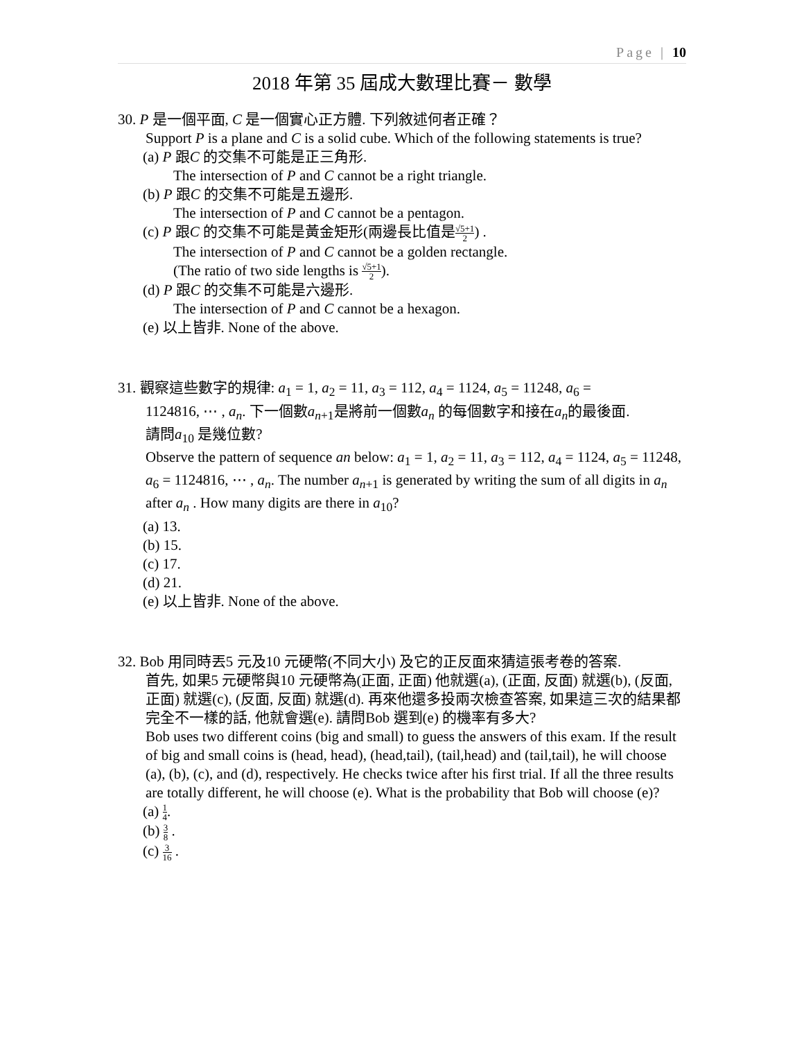Page | 10
2018 年第 35 屆成大數理比賽－ 數學
30. P 是一個平面, C 是一個實心正方體. 下列敘述何者正確？
Support P is a plane and C is a solid cube. Which of the following statements is true?
(a) P 跟C 的交集不可能是正三角形.
The intersection of P and C cannot be a right triangle.
(b) P 跟C 的交集不可能是五邊形.
The intersection of P and C cannot be a pentagon.
(c) P 跟C 的交集不可能是黃金矩形(兩邊長比值是√5+1 2) .
The intersection of P and C cannot be a golden rectangle.
(The ratio of two side lengths is √5+1 2).
(d) P 跟C 的交集不可能是六邊形.
The intersection of P and C cannot be a hexagon.
(e) 以上皆非. None of the above.
31. 觀察這些數字的規律: a<sub>1</sub> = 1, a<sub>2</sub> = 11, a<sub>3</sub> = 112, a<sub>4</sub> = 1124, a<sub>5</sub> = 11248, a<sub>6</sub> =
1124816, ⋯ , a<sub>n</sub>. 下一個數a<sub>n+1</sub>是將前一個數a<sub>n</sub> 的每個數字和接在a<sub>n</sub>的最後面.
請問a<sub>10</sub> 是幾位數?
Observe the pattern of sequence an below: a<sub>1</sub> = 1, a<sub>2</sub> = 11, a<sub>3</sub> = 112, a<sub>4</sub> = 1124, a<sub>5</sub> = 11248, a<sub>6</sub> = 1124816, ⋯ , a<sub>n</sub>. The number a<sub>n+1</sub> is generated by writing the sum of all digits in a<sub>n</sub> after a<sub>n</sub> . How many digits are there in a<sub>10</sub>?
(a) 13.
(b) 15.
(c) 17.
(d) 21.
(e) 以上皆非. None of the above.
32. Bob 用同時丟5 元及10 元硬幣(不同大小) 及它的正反面來猜這張考卷的答案.
首先, 如果5 元硬幣與10 元硬幣為(正面, 正面) 他就選(a), (正面, 反面) 就選(b), (反面, 正面) 就選(c), (反面, 反面) 就選(d). 再來他還多投兩次檢查答案, 如果這三次的結果都完全不一樣的話, 他就會選(e). 請問Bob 選到(e) 的機率有多大?
Bob uses two different coins (big and small) to guess the answers of this exam. If the result of big and small coins is (head, head), (head,tail), (tail,head) and (tail,tail), he will choose (a), (b), (c), and (d), respectively. He checks twice after his first trial. If all the three results are totally different, he will choose (e). What is the probability that Bob will choose (e)?
(a) 1 4.
(b) 3 8 .
(c) 3 16 .